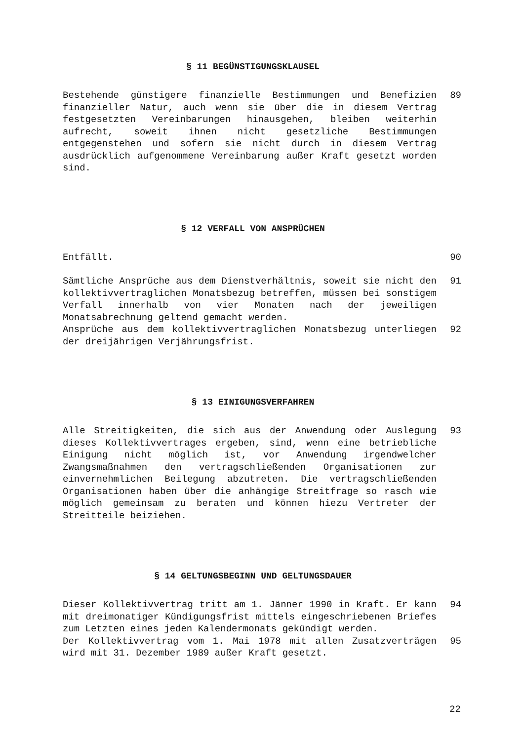§ 11 BEGÜNSTIGUNGSKLAUSEL
Bestehende günstigere finanzielle Bestimmungen und Benefizien finanzieller Natur, auch wenn sie über die in diesem Vertrag festgesetzten Vereinbarungen hinausgehen, bleiben weiterhin aufrecht, soweit ihnen nicht gesetzliche Bestimmungen entgegenstehen und sofern sie nicht durch in diesem Vertrag ausdrücklich aufgenommene Vereinbarung außer Kraft gesetzt worden sind.
89
§ 12 VERFALL VON ANSPRÜCHEN
Entfällt. 90
Sämtliche Ansprüche aus dem Dienstverhältnis, soweit sie nicht den kollektivvertraglichen Monatsbezug betreffen, müssen bei sonstigem Verfall innerhalb von vier Monaten nach der jeweiligen Monatsabrechnung geltend gemacht werden.
91
Ansprüche aus dem kollektivvertraglichen Monatsbezug unterliegen der dreijährigen Verjährungsfrist.
92
§ 13 EINIGUNGSVERFAHREN
Alle Streitigkeiten, die sich aus der Anwendung oder Auslegung dieses Kollektivvertrages ergeben, sind, wenn eine betriebliche Einigung nicht möglich ist, vor Anwendung irgendwelcher Zwangsmaßnahmen den vertragschließenden Organisationen zur einvernehmlichen Beilegung abzutreten. Die vertragschließenden Organisationen haben über die anhängige Streitfrage so rasch wie möglich gemeinsam zu beraten und können hiezu Vertreter der Streitteile beiziehen.
93
§ 14 GELTUNGSBEGINN UND GELTUNGSDAUER
Dieser Kollektivvertrag tritt am 1. Jänner 1990 in Kraft. Er kann mit dreimonatiger Kündigungsfrist mittels eingeschriebenen Briefes zum Letzten eines jeden Kalendermonats gekündigt werden.
94
Der Kollektivvertrag vom 1. Mai 1978 mit allen Zusatzverträgen wird mit 31. Dezember 1989 außer Kraft gesetzt.
95
22